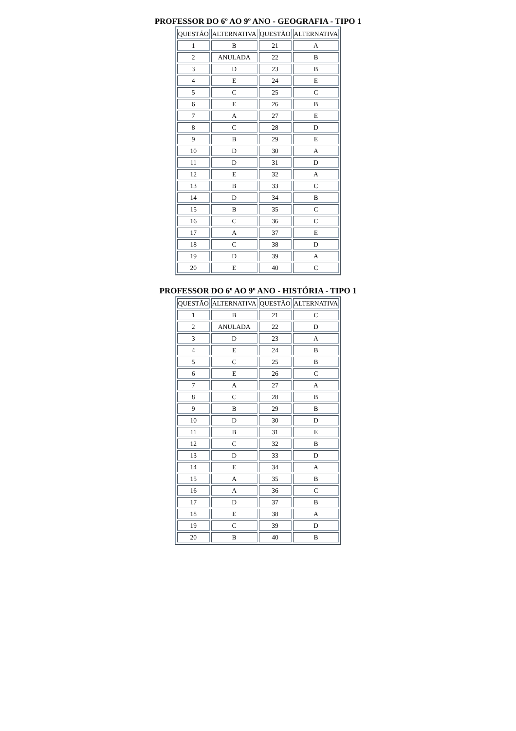PROFESSOR DO 6º AO 9º ANO - GEOGRAFIA - TIPO 1
| QUESTÃO | ALTERNATIVA | QUESTÃO | ALTERNATIVA |
| --- | --- | --- | --- |
| 1 | B | 21 | A |
| 2 | ANULADA | 22 | B |
| 3 | D | 23 | B |
| 4 | E | 24 | E |
| 5 | C | 25 | C |
| 6 | E | 26 | B |
| 7 | A | 27 | E |
| 8 | C | 28 | D |
| 9 | B | 29 | E |
| 10 | D | 30 | A |
| 11 | D | 31 | D |
| 12 | E | 32 | A |
| 13 | B | 33 | C |
| 14 | D | 34 | B |
| 15 | B | 35 | C |
| 16 | C | 36 | C |
| 17 | A | 37 | E |
| 18 | C | 38 | D |
| 19 | D | 39 | A |
| 20 | E | 40 | C |
PROFESSOR DO 6º AO 9º ANO - HISTÓRIA - TIPO 1
| QUESTÃO | ALTERNATIVA | QUESTÃO | ALTERNATIVA |
| --- | --- | --- | --- |
| 1 | B | 21 | C |
| 2 | ANULADA | 22 | D |
| 3 | D | 23 | A |
| 4 | E | 24 | B |
| 5 | C | 25 | B |
| 6 | E | 26 | C |
| 7 | A | 27 | A |
| 8 | C | 28 | B |
| 9 | B | 29 | B |
| 10 | D | 30 | D |
| 11 | B | 31 | E |
| 12 | C | 32 | B |
| 13 | D | 33 | D |
| 14 | E | 34 | A |
| 15 | A | 35 | B |
| 16 | A | 36 | C |
| 17 | D | 37 | B |
| 18 | E | 38 | A |
| 19 | C | 39 | D |
| 20 | B | 40 | B |